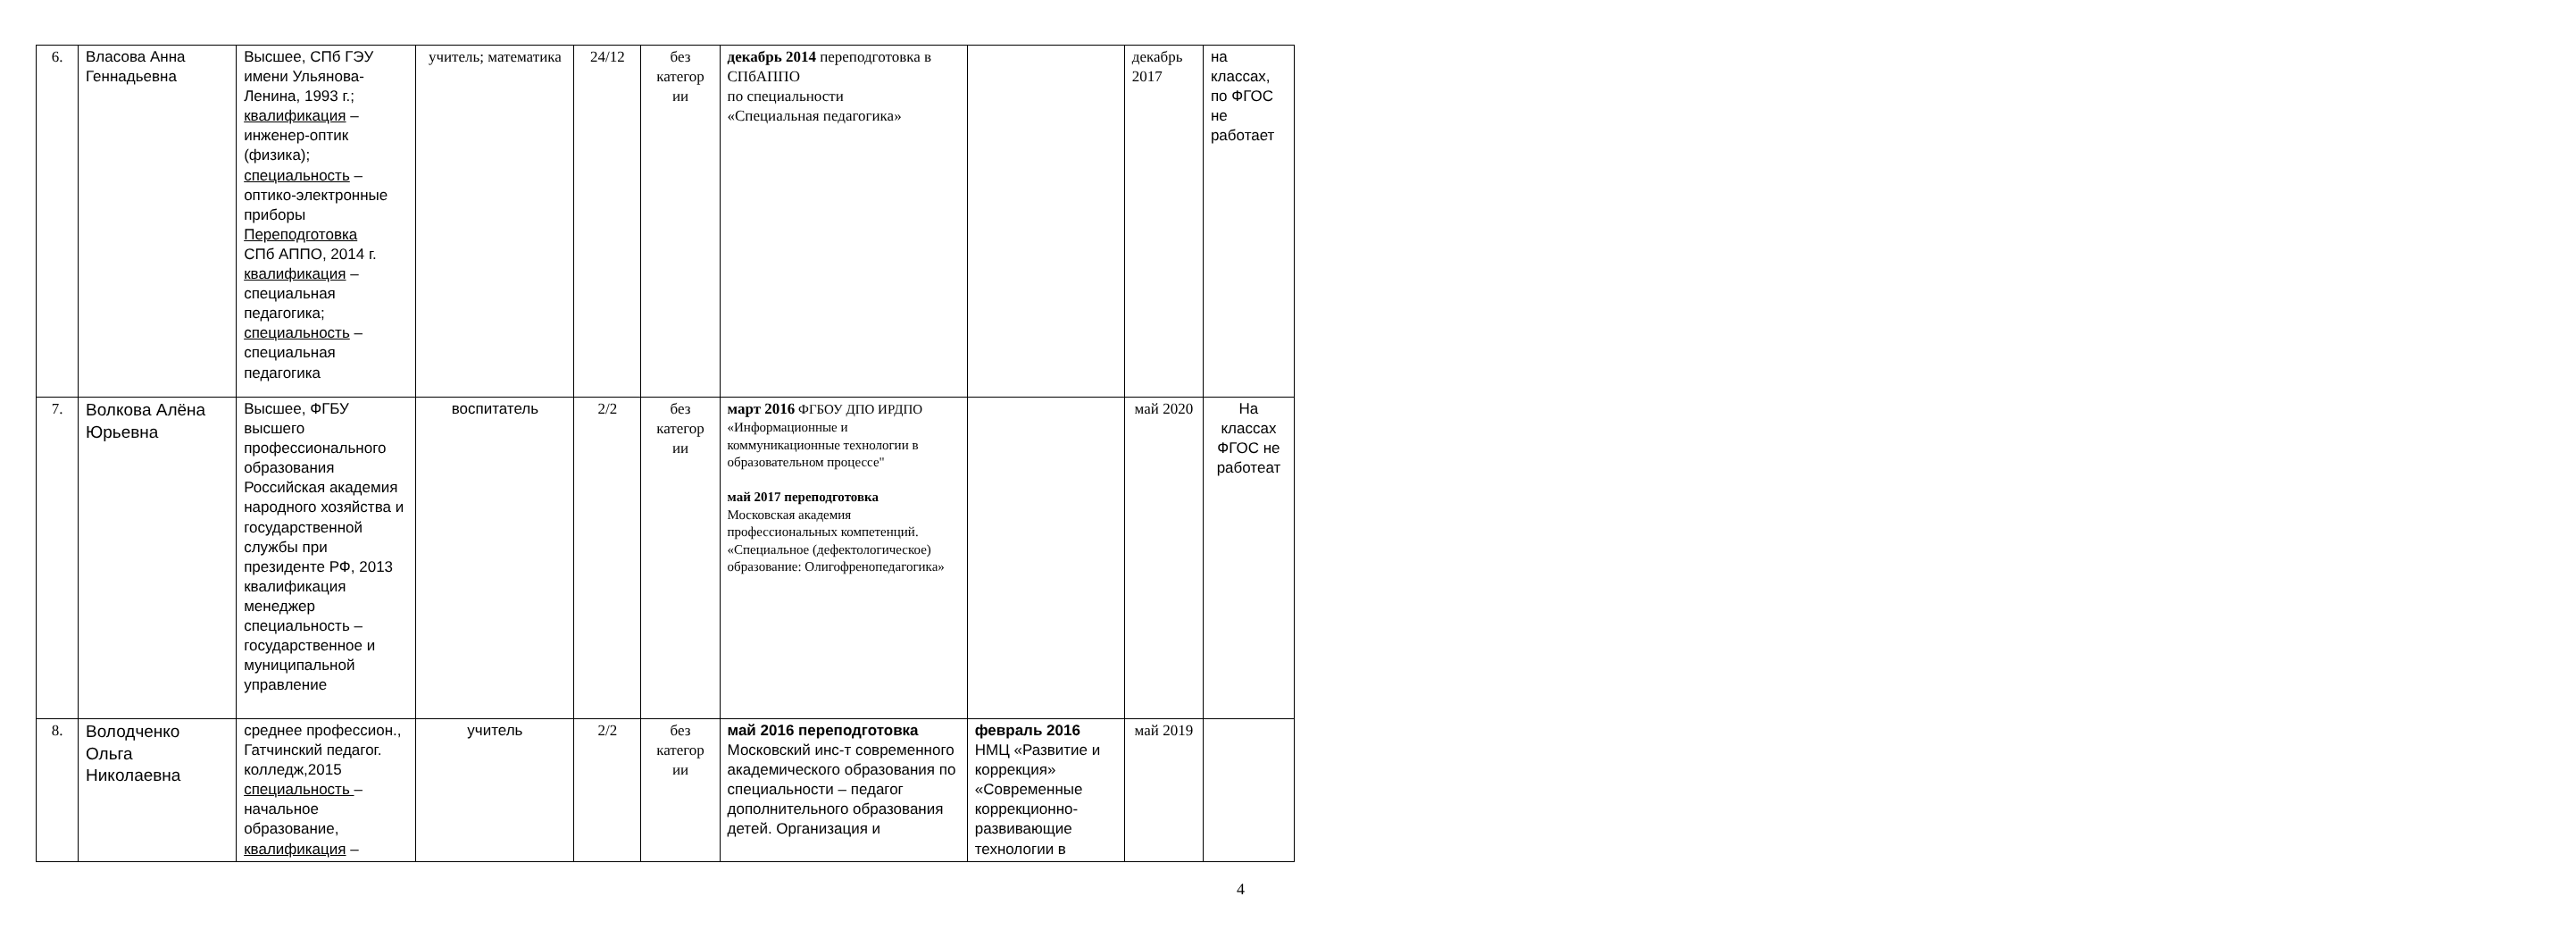| 6. | Власова Анна Геннадьевна | Высшее, СПб ГЭУ имени Ульянова-Ленина, 1993 г.; квалификация – инженер-оптик (физика); специальность – оптико-электронные приборы Переподготовка СПб АППО, 2014 г. квалификация – специальная педагогика; специальность – специальная педагогика | учитель; математика | 24/12 | без категор ии | декабрь 2014 переподготовка в СПбАППО по специальности «Специальная педагогика» | | декабрь 2017 | на классах, по ФГОС не работает |
| 7. | Волкова Алёна Юрьевна | Высшее, ФГБУ высшего профессионального образования Российская академия народного хозяйства и государственной службы при президенте РФ, 2013 квалификация менеджер специальность – государственное и муниципальной управление | воспитатель | 2/2 | без категор ии | март 2016 ФГБОУ ДПО ИРДПО «Информационные и коммуникационные технологии в образовательном процессе" май 2017 переподготовка Московская академия профессиональных компетенций. «Специальное (дефектологическое) образование: Олигофренопедагогика» | | май 2020 | На классах ФГОС не работеат |
| 8. | Володченко Ольга Николаевна | среднее профессион., Гатчинский педагог. колледж,2015 специальность – начальное образование, квалификация – | учитель | 2/2 | без категор ии | май 2016 переподготовка Московский инс-т современного академического образования по специальности – педагог дополнительного образования детей. Организация и | февраль 2016 НМЦ «Развитие и коррекция» «Современные коррекционно-развивающие технологии в | май 2019 | |
4